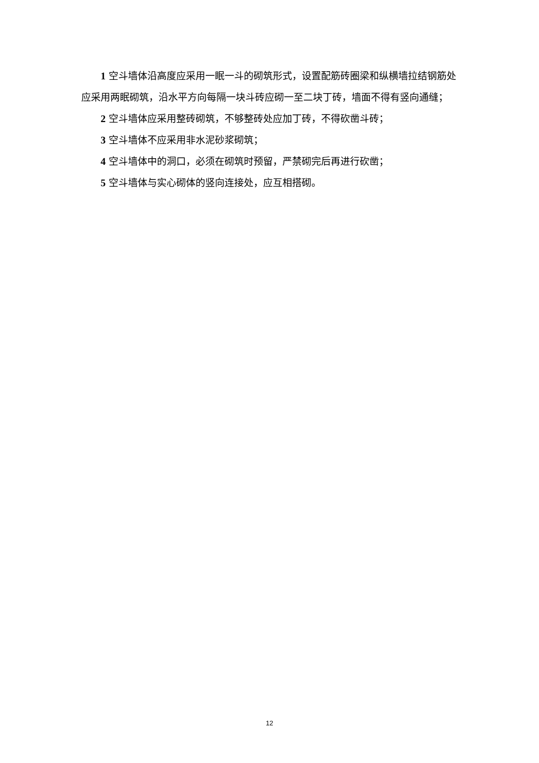1 空斗墙体沿高度应采用一眠一斗的砌筑形式，设置配筋砖圈梁和纵横墙拉结钢筋处应采用两眠砌筑，沿水平方向每隔一块斗砖应砌一至二块丁砖，墙面不得有竖向通缝；
2 空斗墙体应采用整砖砌筑，不够整砖处应加丁砖，不得砍凿斗砖；
3 空斗墙体不应采用非水泥砂浆砌筑；
4 空斗墙体中的洞口，必须在砌筑时预留，严禁砌完后再进行砍凿；
5 空斗墙体与实心砌体的竖向连接处，应互相搭砌。
12